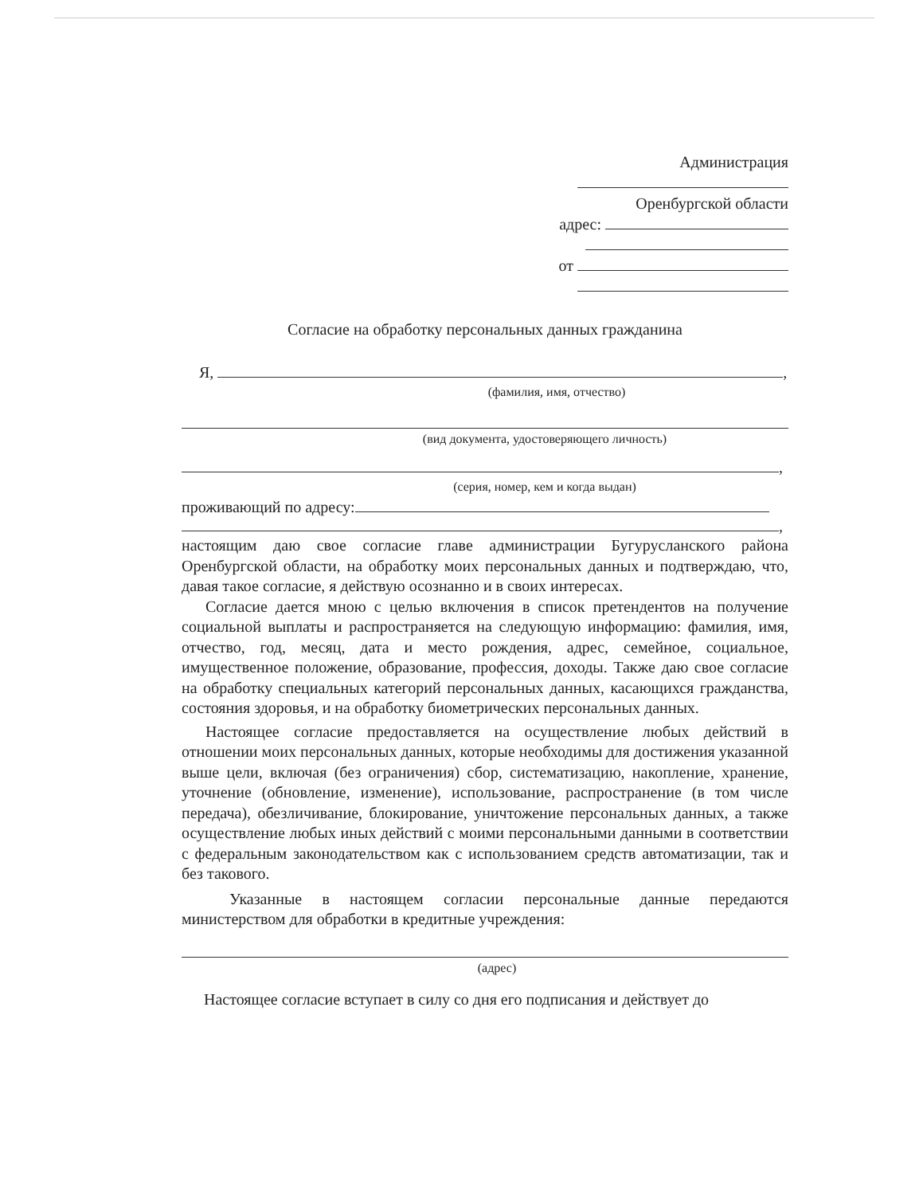Администрация
Оренбургской области
адрес:
от
Согласие на обработку персональных данных гражданина
Я, ,
(фамилия, имя, отчество)
(вид документа, удостоверяющего личность)
,
(серия, номер, кем и когда выдан)
проживающий по адресу:
,
настоящим даю свое согласие главе администрации Бугурусланского района Оренбургской области, на обработку моих персональных данных и подтверждаю, что, давая такое согласие, я действую осознанно и в своих интересах.
Согласие дается мною с целью включения в список претендентов на получение социальной выплаты и распространяется на следующую информацию: фамилия, имя, отчество, год, месяц, дата и место рождения, адрес, семейное, социальное, имущественное положение, образование, профессия, доходы. Также даю свое согласие на обработку специальных категорий персональных данных, касающихся гражданства, состояния здоровья, и на обработку биометрических персональных данных.
Настоящее согласие предоставляется на осуществление любых действий в отношении моих персональных данных, которые необходимы для достижения указанной выше цели, включая (без ограничения) сбор, систематизацию, накопление, хранение, уточнение (обновление, изменение), использование, распространение (в том числе передача), обезличивание, блокирование, уничтожение персональных данных, а также осуществление любых иных действий с моими персональными данными в соответствии с федеральным законодательством как с использованием средств автоматизации, так и без такового.
Указанные в настоящем согласии персональные данные передаются министерством для обработки в кредитные учреждения:
(адрес)
Настоящее согласие вступает в силу со дня его подписания и действует до